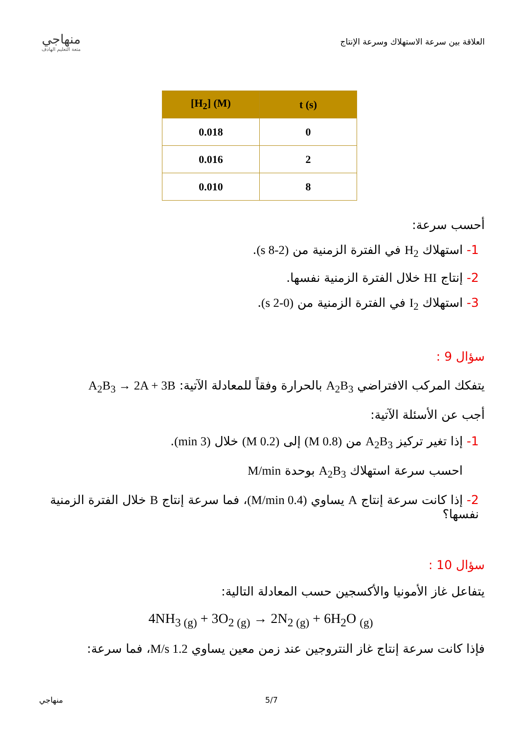العلاقة بين سرعة الاستهلاك وسرعة الإنتاج
منهاجي
متعة التعليم الهادف
| [H<sub>2</sub>] (M) | t (s) |
| --- | --- |
| 0.018 | 0 |
| 0.016 | 2 |
| 0.010 | 8 |
أحسب سرعة:
1- استهلاك H<sub>2</sub> في الفترة الزمنية من (2-8 s).
2- إنتاج HI خلال الفترة الزمنية نفسها.
3- استهلاك I<sub>2</sub> في الفترة الزمنية من (0-2 s).
سؤال 9 :
يتفكك المركب الافتراضي A<sub>2</sub>B<sub>3</sub> بالحرارة وفقاً للمعادلة الآتية: A<sub>2</sub>B<sub>3</sub> → 2A + 3B
أجب عن الأسئلة الآتية:
1- إذا تغير تركيز A<sub>2</sub>B<sub>3</sub> من (0.8 M) إلى (0.2 M) خلال (3 min).
احسب سرعة استهلاك A<sub>2</sub>B<sub>3</sub> بوحدة M/min
2- إذا كانت سرعة إنتاج A يساوي (0.4 M/min)، فما سرعة إنتاج B خلال الفترة الزمنية نفسها؟
سؤال 10 :
يتفاعل غاز الأمونيا والأكسجين حسب المعادلة التالية:
4NH<sub>3 (g)</sub> + 3O<sub>2 (g)</sub> → 2N<sub>2 (g)</sub> + 6H<sub>2</sub>O <sub>(g)</sub>
فإذا كانت سرعة إنتاج غاز النتروجين عند زمن معين يساوي 1.2 M/s، فما سرعة:
منهاجي 5/7